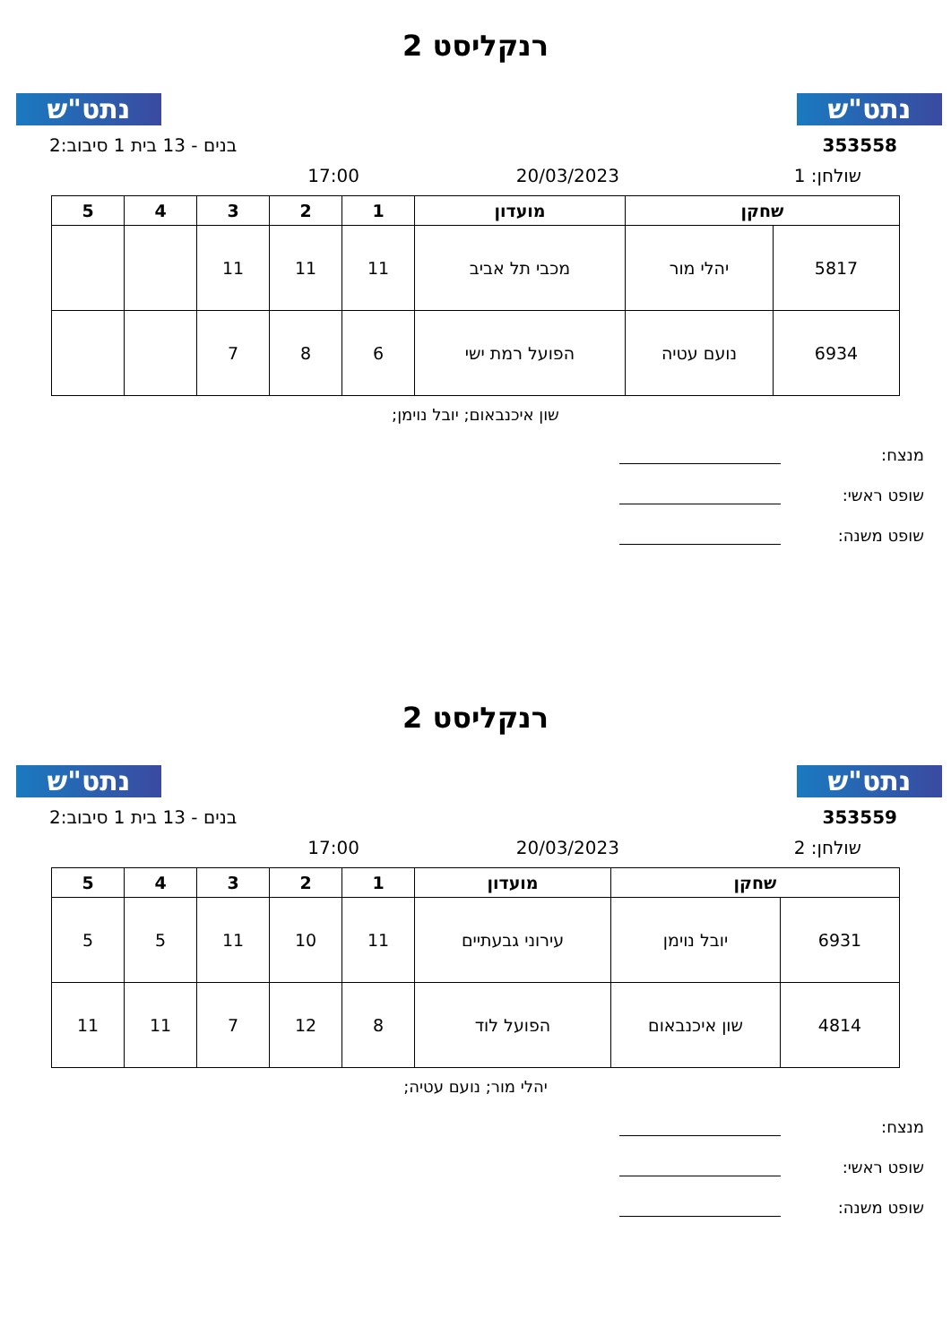נתט"ש נתט"ש
רנקליסט 2
353558 בנים - 13 בית 1 סיבוב:2
שולחן: 1 20/03/2023 17:00
| שחקן | | מועדון | 1 | 2 | 3 | 4 | 5 |
| --- | --- | --- | --- | --- | --- | --- | --- |
| 5817 | יהלי מור | מכבי תל אביב | 11 | 11 | 11 | | |
| 6934 | נועם עטיה | הפועל רמת ישי | 6 | 8 | 7 | | |
שון איכנבאום; יובל נוימן;
מנצח:
שופט ראשי:
שופט משנה:
נתט"ש נתט"ש
רנקליסט 2
353559 בנים - 13 בית 1 סיבוב:2
שולחן: 2 20/03/2023 17:00
| שחקן | | מועדון | 1 | 2 | 3 | 4 | 5 |
| --- | --- | --- | --- | --- | --- | --- | --- |
| 6931 | יובל נוימן | עירוני גבעתיים | 11 | 10 | 11 | 5 | 5 |
| 4814 | שון איכנבאום | הפועל לוד | 8 | 12 | 7 | 11 | 11 |
יהלי מור; נועם עטיה;
מנצח:
שופט ראשי:
שופט משנה: